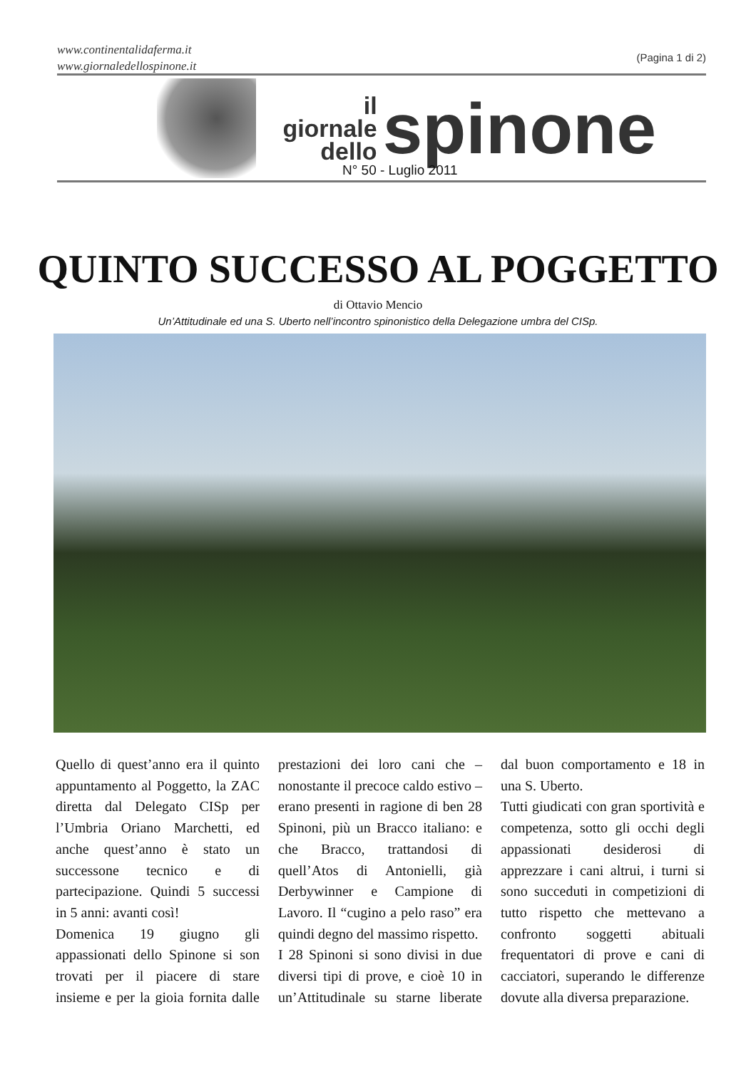www.continentalidaferma.it
www.giornaledellospinone.it
(Pagina 1 di 2)
il giornale
dello
spinone
N° 50 - Luglio 2011
QUINTO SUCCESSO AL POGGETTO
di Ottavio Mencio
Un’Attitudinale ed una S. Uberto nell’incontro spinonistico della Delegazione umbra del CISp.
Quello di quest’anno era il quinto appuntamento al Poggetto, la ZAC diretta dal Delegato CISp per l’Umbria Oriano Marchetti, ed anche quest’anno è stato un successone tecnico e di partecipazione. Quindi 5 successi in 5 anni: avanti così!
Domenica 19 giugno gli appassionati dello Spinone si son trovati per il piacere di stare insieme e per la gioia fornita dalle prestazioni dei loro cani che – nonostante il precoce caldo estivo – erano presenti in ragione di ben 28 Spinoni, più un Bracco italiano: e che Bracco, trattandosi di quell’Atos di Antonielli, già Derbywinner e Campione di Lavoro. Il “cugino a pelo raso” era quindi degno del massimo rispetto.
I 28 Spinoni si sono divisi in due diversi tipi di prove, e cioè 10 in un’Attitudinale su starne liberate dal buon comportamento e 18 in una S. Uberto.
Tutti giudicati con gran sportività e competenza, sotto gli occhi degli appassionati desiderosi di apprezzare i cani altrui, i turni si sono succeduti in competizioni di tutto rispetto che mettevano a confronto soggetti abituali frequentatori di prove e cani di cacciatori, superando le differenze dovute alla diversa preparazione.